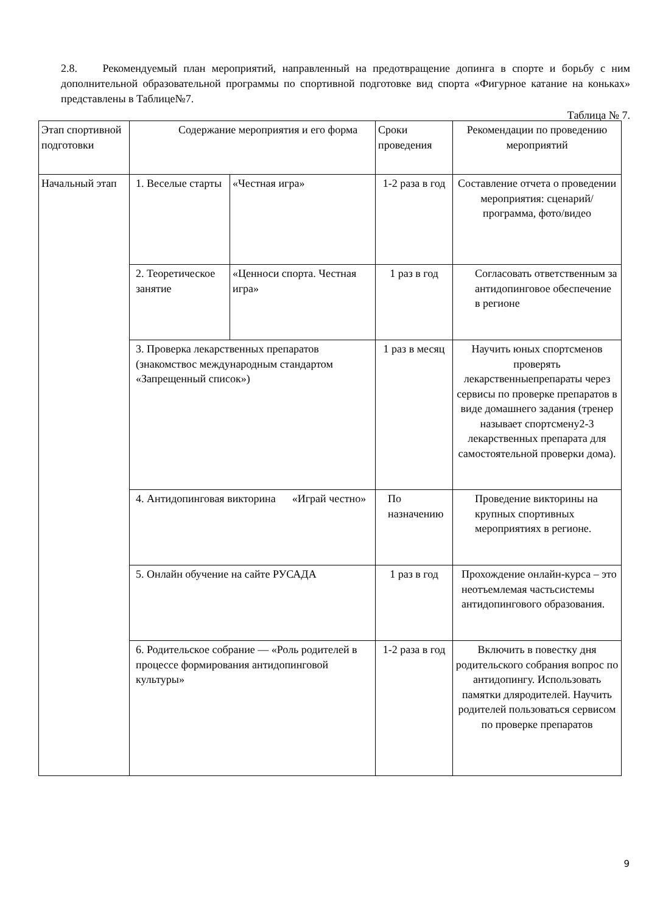2.8. Рекомендуемый план мероприятий, направленный на предотвращение допинга в спорте и борьбу с ним дополнительной образовательной программы по спортивной подготовке вид спорта «Фигурное катание на коньках» представлены в Таблице№7.
Таблица № 7.
| Этап спортивной подготовки | Содержание мероприятия и его форма | | Сроки проведения | Рекомендации по проведению мероприятий |
| --- | --- | --- | --- | --- |
| Начальный этап | 1. Веселые старты | «Честная игра» | 1-2 раза в год | Составление отчета о проведении мероприятия: сценарий/программа, фото/видео |
| | 2. Теоретическое занятие | «Ценноси спорта. Честная игра» | 1 раз в год | Согласовать ответственным за антидопинговое обеспечение в регионе |
| | 3. Проверка лекарственных препаратов (знакомствос международным стандартом «Запрещенный список») | | 1 раз в месяц | Научить юных спортсменов проверять лекарственныепрепараты через сервисы по проверке препаратов в виде домашнего задания (тренер называет спортсмену2-3 лекарственных препарата для самостоятельной проверки дома). |
| | 4. Антидопинговая викторина «Играй честно» | | По назначению | Проведение викторины на крупных спортивных мероприятиях в регионе. |
| | 5. Онлайн обучение на сайте РУСАДА | | 1 раз в год | Прохождение онлайн-курса – это неотъемлемая частьсистемы антидопингового образования. |
| | 6. Родительское собрание — «Роль родителей в процессе формирования антидопинговой культуры» | | 1-2 раза в год | Включить в повестку дня родительского собрания вопрос по антидопингу. Использовать памятки дляродителей. Научить родителей пользоваться сервисом по проверке препаратов |
9